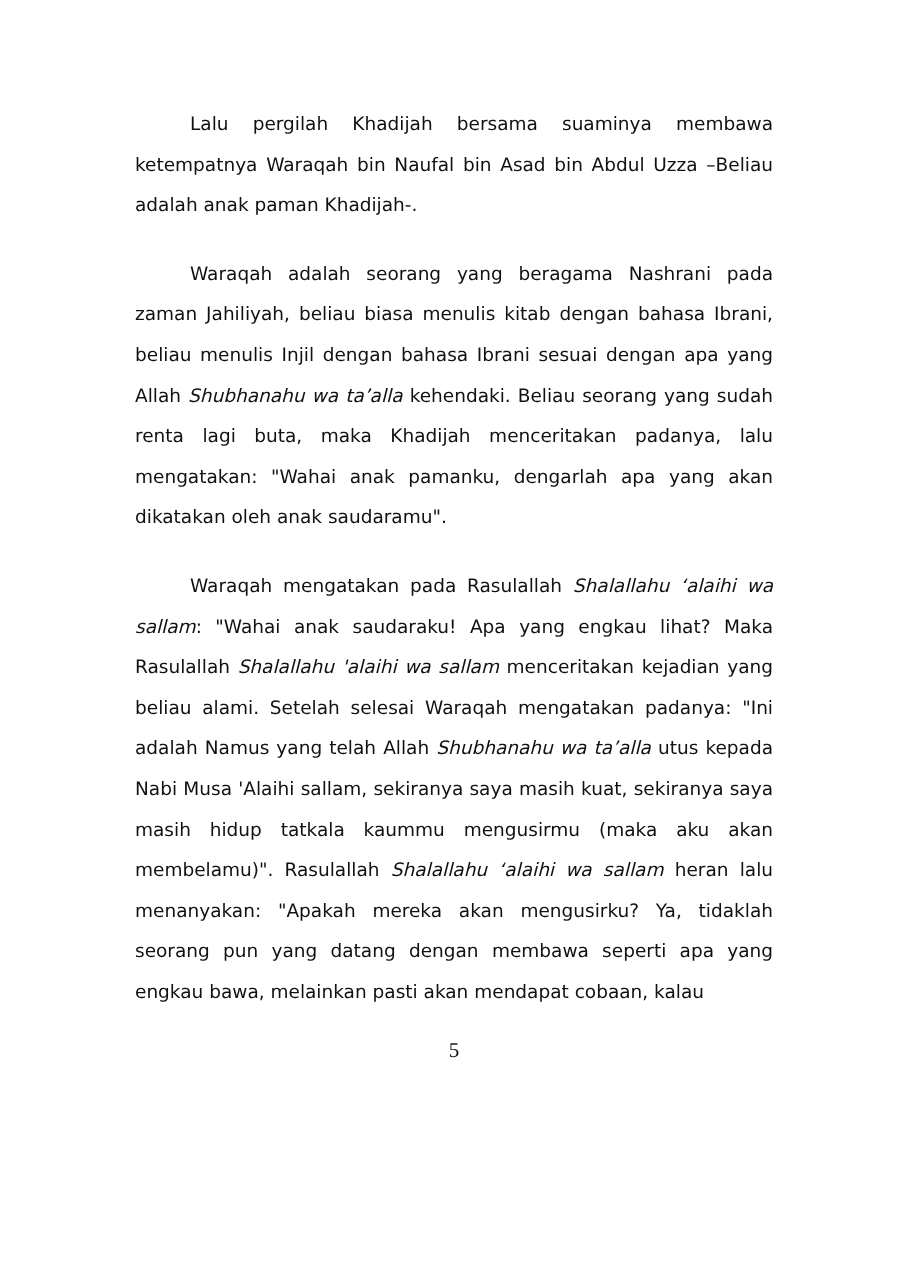Lalu pergilah Khadijah bersama suaminya membawa ketempatnya Waraqah bin Naufal bin Asad bin Abdul Uzza –Beliau adalah anak paman Khadijah-.
Waraqah adalah seorang yang beragama Nashrani pada zaman Jahiliyah, beliau biasa menulis kitab dengan bahasa Ibrani, beliau menulis Injil dengan bahasa Ibrani sesuai dengan apa yang Allah Shubhanahu wa ta’alla kehendaki. Beliau seorang yang sudah renta lagi buta, maka Khadijah menceritakan padanya, lalu mengatakan: "Wahai anak pamanku, dengarlah apa yang akan dikatakan oleh anak saudaramu".
Waraqah mengatakan pada Rasulallah Shalallahu ‘alaihi wa sallam: "Wahai anak saudaraku! Apa yang engkau lihat? Maka Rasulallah Shalallahu 'alaihi wa sallam menceritakan kejadian yang beliau alami. Setelah selesai Waraqah mengatakan padanya: "Ini adalah Namus yang telah Allah Shubhanahu wa ta’alla utus kepada Nabi Musa 'Alaihi sallam, sekiranya saya masih kuat, sekiranya saya masih hidup tatkala kaummu mengusirmu (maka aku akan membelamu)". Rasulallah Shalallahu ‘alaihi wa sallam heran lalu menanyakan: "Apakah mereka akan mengusirku? Ya, tidaklah seorang pun yang datang dengan membawa seperti apa yang engkau bawa, melainkan pasti akan mendapat cobaan, kalau
5